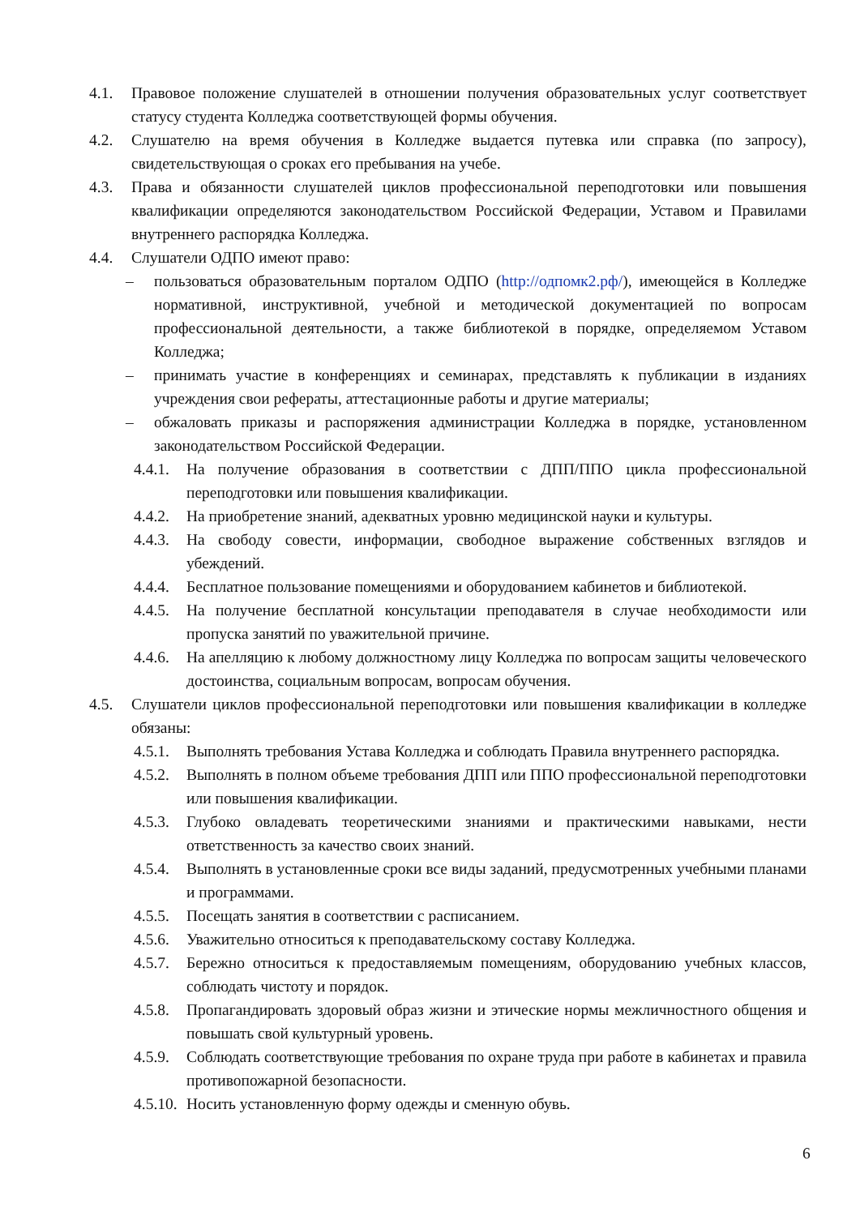4.1. Правовое положение слушателей в отношении получения образовательных услуг соответствует статусу студента Колледжа соответствующей формы обучения.
4.2. Слушателю на время обучения в Колледже выдается путевка или справка (по запросу), свидетельствующая о сроках его пребывания на учебе.
4.3. Права и обязанности слушателей циклов профессиональной переподготовки или повышения квалификации определяются законодательством Российской Федерации, Уставом и Правилами внутреннего распорядка Колледжа.
4.4. Слушатели ОДПО имеют право:
– пользоваться образовательным порталом ОДПО (http://одпомк2.рф/), имеющейся в Колледже нормативной, инструктивной, учебной и методической документацией по вопросам профессиональной деятельности, а также библиотекой в порядке, определяемом Уставом Колледжа;
– принимать участие в конференциях и семинарах, представлять к публикации в изданиях учреждения свои рефераты, аттестационные работы и другие материалы;
– обжаловать приказы и распоряжения администрации Колледжа в порядке, установленном законодательством Российской Федерации.
4.4.1. На получение образования в соответствии с ДПП/ППО цикла профессиональной переподготовки или повышения квалификации.
4.4.2. На приобретение знаний, адекватных уровню медицинской науки и культуры.
4.4.3. На свободу совести, информации, свободное выражение собственных взглядов и убеждений.
4.4.4. Бесплатное пользование помещениями и оборудованием кабинетов и библиотекой.
4.4.5. На получение бесплатной консультации преподавателя в случае необходимости или пропуска занятий по уважительной причине.
4.4.6. На апелляцию к любому должностному лицу Колледжа по вопросам защиты человеческого достоинства, социальным вопросам, вопросам обучения.
4.5. Слушатели циклов профессиональной переподготовки или повышения квалификации в колледже обязаны:
4.5.1. Выполнять требования Устава Колледжа и соблюдать Правила внутреннего распорядка.
4.5.2. Выполнять в полном объеме требования ДПП или ППО профессиональной переподготовки или повышения квалификации.
4.5.3. Глубоко овладевать теоретическими знаниями и практическими навыками, нести ответственность за качество своих знаний.
4.5.4. Выполнять в установленные сроки все виды заданий, предусмотренных учебными планами и программами.
4.5.5. Посещать занятия в соответствии с расписанием.
4.5.6. Уважительно относиться к преподавательскому составу Колледжа.
4.5.7. Бережно относиться к предоставляемым помещениям, оборудованию учебных классов, соблюдать чистоту и порядок.
4.5.8. Пропагандировать здоровый образ жизни и этические нормы межличностного общения и повышать свой культурный уровень.
4.5.9. Соблюдать соответствующие требования по охране труда при работе в кабинетах и правила противопожарной безопасности.
4.5.10. Носить установленную форму одежды и сменную обувь.
6